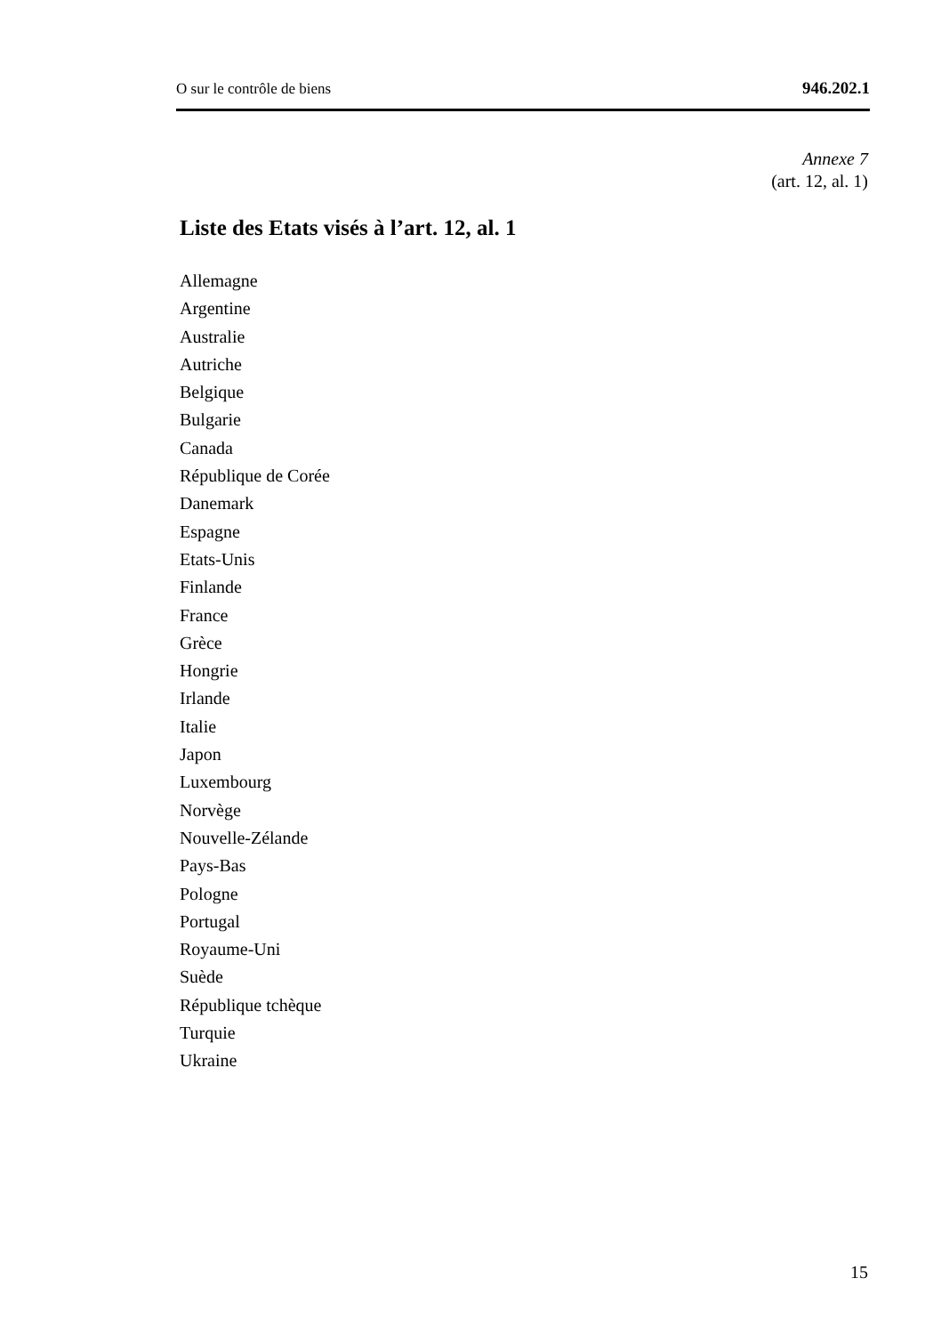O sur le contrôle de biens 946.202.1
Annexe 7
(art. 12, al. 1)
Liste des Etats visés à l’art. 12, al. 1
Allemagne
Argentine
Australie
Autriche
Belgique
Bulgarie
Canada
République de Corée
Danemark
Espagne
Etats-Unis
Finlande
France
Grèce
Hongrie
Irlande
Italie
Japon
Luxembourg
Norvège
Nouvelle-Zélande
Pays-Bas
Pologne
Portugal
Royaume-Uni
Suède
République tchèque
Turquie
Ukraine
15